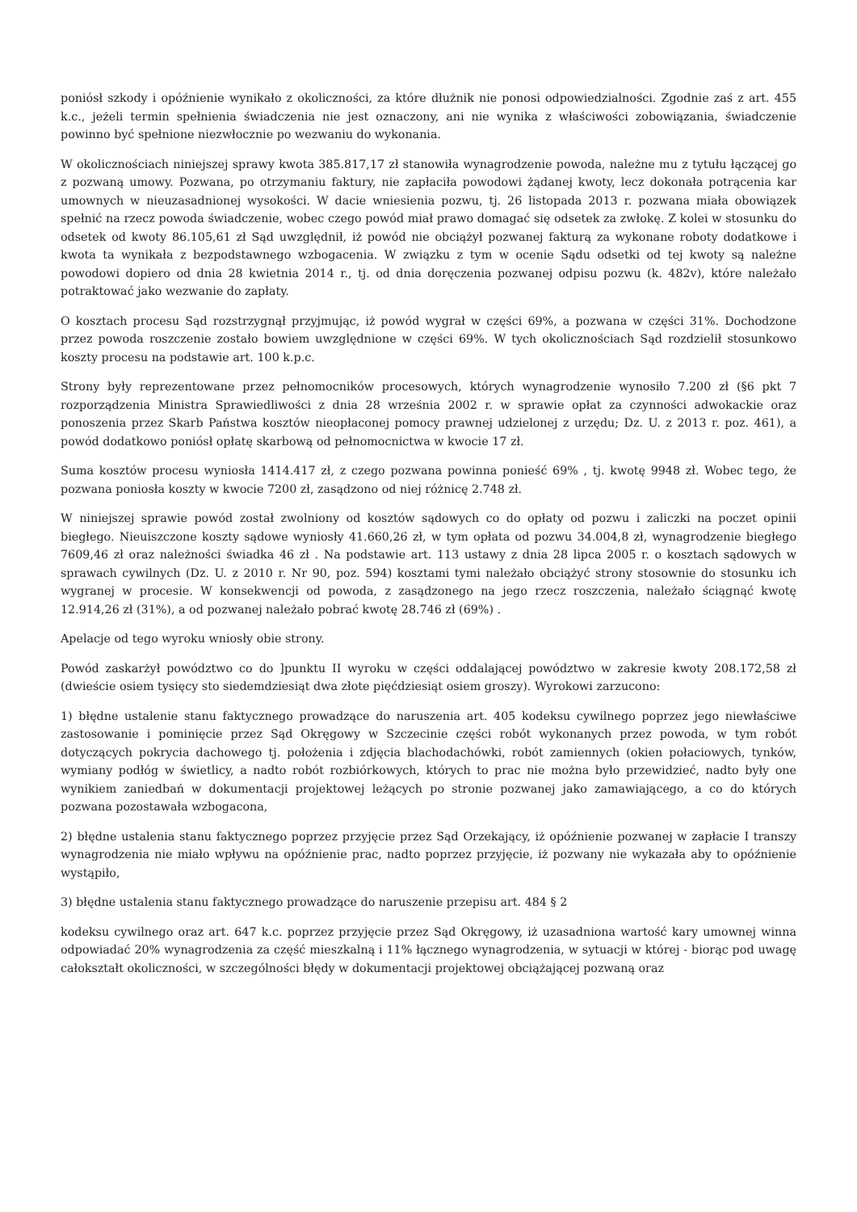poniósł szkody i opóźnienie wynikało z okoliczności, za które dłużnik nie ponosi odpowiedzialności. Zgodnie zaś z art. 455 k.c., jeżeli termin spełnienia świadczenia nie jest oznaczony, ani nie wynika z właściwości zobowiązania, świadczenie powinno być spełnione niezwłocznie po wezwaniu do wykonania.
W okolicznościach niniejszej sprawy kwota 385.817,17 zł stanowiła wynagrodzenie powoda, należne mu z tytułu łączącej go z pozwaną umowy. Pozwana, po otrzymaniu faktury, nie zapłaciła powodowi żądanej kwoty, lecz dokonała potrącenia kar umownych w nieuzasadnionej wysokości. W dacie wniesienia pozwu, tj. 26 listopada 2013 r. pozwana miała obowiązek spełnić na rzecz powoda świadczenie, wobec czego powód miał prawo domagać się odsetek za zwłokę. Z kolei w stosunku do odsetek od kwoty 86.105,61 zł Sąd uwzględnił, iż powód nie obciążył pozwanej fakturą za wykonane roboty dodatkowe i kwota ta wynikała z bezpodstawnego wzbogacenia. W związku z tym w ocenie Sądu odsetki od tej kwoty są należne powodowi dopiero od dnia 28 kwietnia 2014 r., tj. od dnia doręczenia pozwanej odpisu pozwu (k. 482v), które należało potraktować jako wezwanie do zapłaty.
O kosztach procesu Sąd rozstrzygnął przyjmując, iż powód wygrał w części 69%, a pozwana w części 31%. Dochodzone przez powoda roszczenie zostało bowiem uwzględnione w części 69%. W tych okolicznościach Sąd rozdzielił stosunkowo koszty procesu na podstawie art. 100 k.p.c.
Strony były reprezentowane przez pełnomocników procesowych, których wynagrodzenie wynosiło 7.200 zł (§6 pkt 7 rozporządzenia Ministra Sprawiedliwości z dnia 28 września 2002 r. w sprawie opłat za czynności adwokackie oraz ponoszenia przez Skarb Państwa kosztów nieopłaconej pomocy prawnej udzielonej z urzędu; Dz. U. z 2013 r. poz. 461), a powód dodatkowo poniósł opłatę skarbową od pełnomocnictwa w kwocie 17 zł.
Suma kosztów procesu wyniosła 1414.417 zł, z czego pozwana powinna ponieść 69% , tj. kwotę 9948 zł. Wobec tego, że pozwana poniosła koszty w kwocie 7200 zł, zasądzono od niej różnicę 2.748 zł.
W niniejszej sprawie powód został zwolniony od kosztów sądowych co do opłaty od pozwu i zaliczki na poczet opinii biegłego. Nieuiszczone koszty sądowe wyniosły 41.660,26 zł, w tym opłata od pozwu 34.004,8 zł, wynagrodzenie biegłego 7609,46 zł oraz należności świadka 46 zł . Na podstawie art. 113 ustawy z dnia 28 lipca 2005 r. o kosztach sądowych w sprawach cywilnych (Dz. U. z 2010 r. Nr 90, poz. 594) kosztami tymi należało obciążyć strony stosownie do stosunku ich wygranej w procesie. W konsekwencji od powoda, z zasądzonego na jego rzecz roszczenia, należało ściągnąć kwotę 12.914,26 zł (31%), a od pozwanej należało pobrać kwotę 28.746 zł (69%) .
Apelacje od tego wyroku wniosły obie strony.
Powód zaskarżył powództwo co do ]punktu II wyroku w części oddalającej powództwo w zakresie kwoty 208.172,58 zł (dwieście osiem tysięcy sto siedemdziesiąt dwa złote pięćdziesiąt osiem groszy). Wyrokowi zarzucono:
1) błędne ustalenie stanu faktycznego prowadzące do naruszenia art. 405 kodeksu cywilnego poprzez jego niewłaściwe zastosowanie i pominięcie przez Sąd Okręgowy w Szczecinie części robót wykonanych przez powoda, w tym robót dotyczących pokrycia dachowego tj. położenia i zdjęcia blachodachówki, robót zamiennych (okien połaciowych, tynków, wymiany podłóg w świetlicy, a nadto robót rozbiórkowych, których to prac nie można było przewidzieć, nadto były one wynikiem zaniedbań w dokumentacji projektowej leżących po stronie pozwanej jako zamawiającego, a co do których pozwana pozostawała wzbogacona,
2) błędne ustalenia stanu faktycznego poprzez przyjęcie przez Sąd Orzekający, iż opóźnienie pozwanej w zapłacie I transzy wynagrodzenia nie miało wpływu na opóźnienie prac, nadto poprzez przyjęcie, iż pozwany nie wykazała aby to opóźnienie wystąpiło,
3) błędne ustalenia stanu faktycznego prowadzące do naruszenie przepisu art. 484 § 2
kodeksu cywilnego oraz art. 647 k.c. poprzez przyjęcie przez Sąd Okręgowy, iż uzasadniona wartość kary umownej winna odpowiadać 20% wynagrodzenia za część mieszkalną i 11% łącznego wynagrodzenia, w sytuacji w której - biorąc pod uwagę całokształt okoliczności, w szczególności błędy w dokumentacji projektowej obciążającej pozwaną oraz